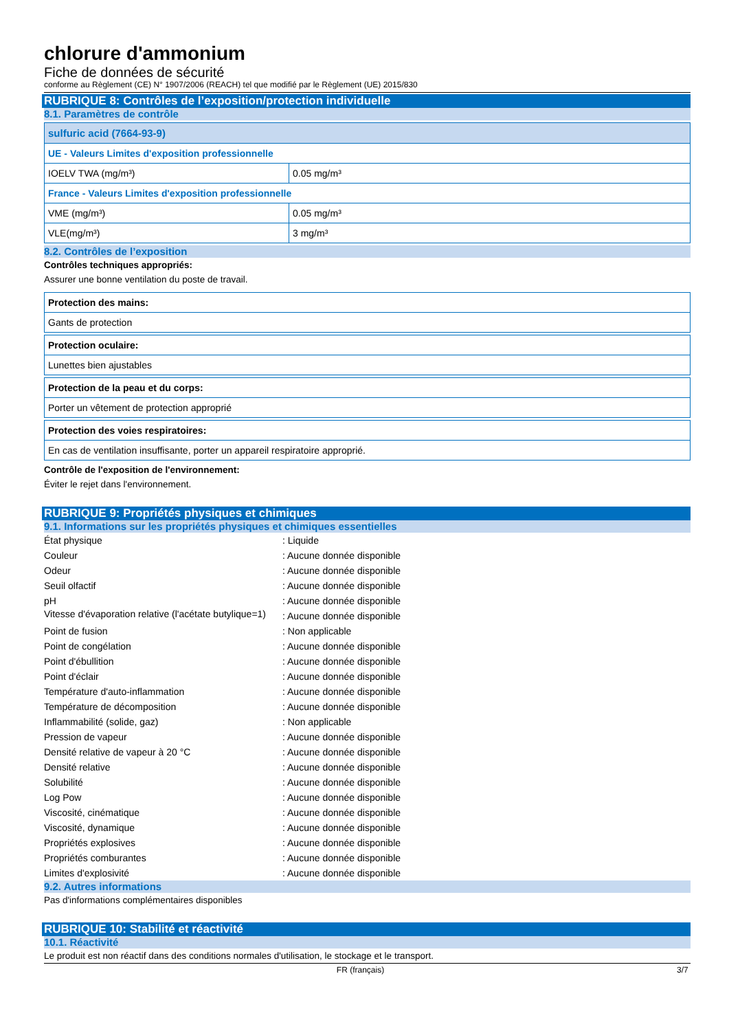chlorure d'ammonium
Fiche de données de sécurité
conforme au Règlement (CE) N° 1907/2006 (REACH) tel que modifié par le Règlement (UE) 2015/830
RUBRIQUE 8: Contrôles de l’exposition/protection individuelle
8.1. Paramètres de contrôle
| sulfuric acid (7664-93-9) | |
| UE - Valeurs Limites d'exposition professionnelle | |
| IOELV TWA (mg/m³) | 0.05 mg/m³ |
| France - Valeurs Limites d'exposition professionnelle | |
| VME (mg/m³) | 0.05 mg/m³ |
| VLE(mg/m³) | 3 mg/m³ |
8.2. Contrôles de l’exposition
Contrôles techniques appropriés:
Assurer une bonne ventilation du poste de travail.
| Protection des mains: |
| Gants de protection |
| Protection oculaire: |
| Lunettes bien ajustables |
| Protection de la peau et du corps: |
| Porter un vêtement de protection approprié |
| Protection des voies respiratoires: |
| En cas de ventilation insuffisante, porter un appareil respiratoire approprié. |
Contrôle de l'exposition de l'environnement:
Éviter le rejet dans l'environnement.
RUBRIQUE 9: Propriétés physiques et chimiques
9.1. Informations sur les propriétés physiques et chimiques essentielles
| État physique | : Liquide |
| Couleur | : Aucune donnée disponible |
| Odeur | : Aucune donnée disponible |
| Seuil olfactif | : Aucune donnée disponible |
| pH | : Aucune donnée disponible |
| Vitesse d'évaporation relative (l'acétate butylique=1) | : Aucune donnée disponible |
| Point de fusion | : Non applicable |
| Point de congélation | : Aucune donnée disponible |
| Point d'ébullition | : Aucune donnée disponible |
| Point d'éclair | : Aucune donnée disponible |
| Température d'auto-inflammation | : Aucune donnée disponible |
| Température de décomposition | : Aucune donnée disponible |
| Inflammabilité (solide, gaz) | : Non applicable |
| Pression de vapeur | : Aucune donnée disponible |
| Densité relative de vapeur à 20 °C | : Aucune donnée disponible |
| Densité relative | : Aucune donnée disponible |
| Solubilité | : Aucune donnée disponible |
| Log Pow | : Aucune donnée disponible |
| Viscosité, cinématique | : Aucune donnée disponible |
| Viscosité, dynamique | : Aucune donnée disponible |
| Propriétés explosives | : Aucune donnée disponible |
| Propriétés comburantes | : Aucune donnée disponible |
| Limites d'explosivité | : Aucune donnée disponible |
9.2. Autres informations
Pas d'informations complémentaires disponibles
RUBRIQUE 10: Stabilité et réactivité
10.1. Réactivité
Le produit est non réactif dans des conditions normales d'utilisation, le stockage et le transport.
FR (français) 3/7